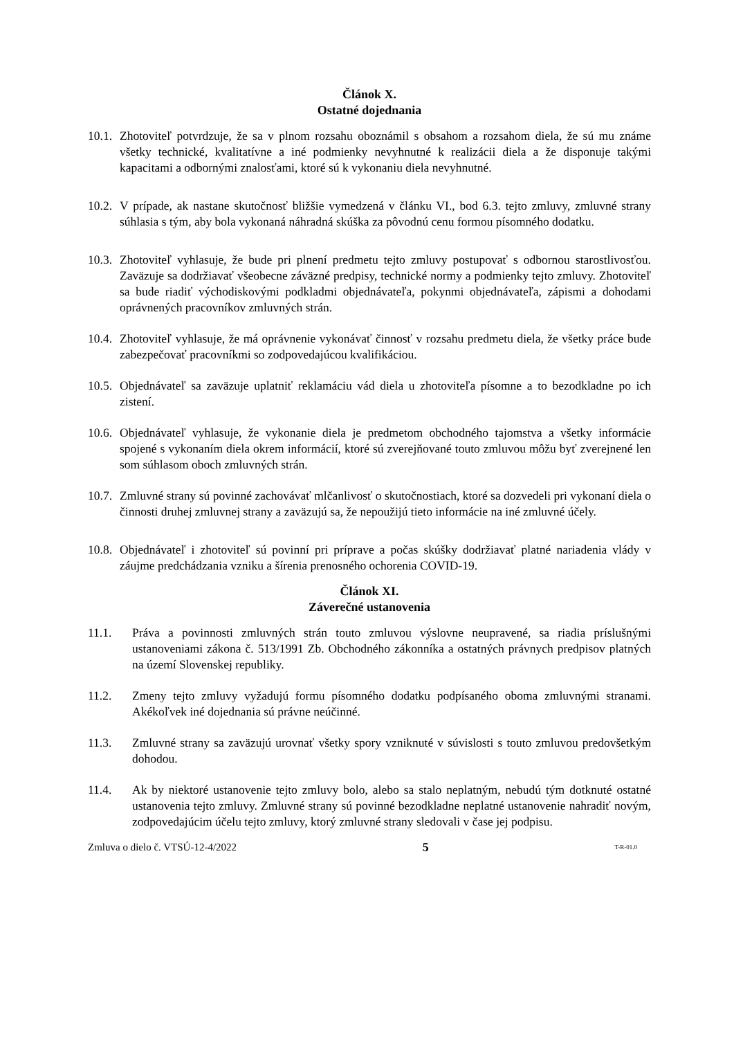Článok X.
Ostatné dojednania
10.1. Zhotoviteľ potvrdzuje, že sa v plnom rozsahu oboznámil s obsahom a rozsahom diela, že sú mu známe všetky technické, kvalitatívne a iné podmienky nevyhnutné k realizácii diela a že disponuje takými kapacitami a odbornými znalosťami, ktoré sú k vykonaniu diela nevyhnutné.
10.2. V prípade, ak nastane skutočnosť bližšie vymedzená v článku VI., bod 6.3. tejto zmluvy, zmluvné strany súhlasia s tým, aby bola vykonaná náhradná skúška za pôvodnú cenu formou písomného dodatku.
10.3. Zhotoviteľ vyhlasuje, že bude pri plnení predmetu tejto zmluvy postupovať s odbornou starostlivosťou. Zaväzuje sa dodržiavať všeobecne záväzné predpisy, technické normy a podmienky tejto zmluvy. Zhotoviteľ sa bude riadiť východiskovými podkladmi objednávateľa, pokynmi objednávateľa, zápismi a dohodami oprávnených pracovníkov zmluvných strán.
10.4. Zhotoviteľ vyhlasuje, že má oprávnenie vykonávať činnosť v rozsahu predmetu diela, že všetky práce bude zabezpečovať pracovníkmi so zodpovedajúcou kvalifikáciou.
10.5. Objednávateľ sa zaväzuje uplatniť reklamáciu vád diela u zhotoviteľa písomne a to bezodkladne po ich zistení.
10.6. Objednávateľ vyhlasuje, že vykonanie diela je predmetom obchodného tajomstva a všetky informácie spojené s vykonaním diela okrem informácií, ktoré sú zverejňované touto zmluvou môžu byť zverejnené len som súhlasom oboch zmluvných strán.
10.7. Zmluvné strany sú povinné zachovávať mlčanlivosť o skutočnostiach, ktoré sa dozvedeli pri vykonaní diela o činnosti druhej zmluvnej strany a zaväzujú sa, že nepoužijú tieto informácie na iné zmluvné účely.
10.8. Objednávateľ i zhotoviteľ sú povinní pri príprave a počas skúšky dodržiavať platné nariadenia vlády v záujme predchádzania vzniku a šírenia prenosného ochorenia COVID-19.
Článok XI.
Záverečné ustanovenia
11.1. Práva a povinnosti zmluvných strán touto zmluvou výslovne neupravené, sa riadia príslušnými ustanoveniami zákona č. 513/1991 Zb. Obchodného zákonníka a ostatných právnych predpisov platných na území Slovenskej republiky.
11.2. Zmeny tejto zmluvy vyžadujú formu písomného dodatku podpísaného oboma zmluvnými stranami. Akékoľvek iné dojednania sú právne neúčinné.
11.3. Zmluvné strany sa zaväzujú urovnať všetky spory vzniknuté v súvislosti s touto zmluvou predovšetkým dohodou.
11.4. Ak by niektoré ustanovenie tejto zmluvy bolo, alebo sa stalo neplatným, nebudú tým dotknuté ostatné ustanovenia tejto zmluvy. Zmluvné strany sú povinné bezodkladne neplatné ustanovenie nahradiť novým, zodpovedajúcim účelu tejto zmluvy, ktorý zmluvné strany sledovali v čase jej podpisu.
Zmluva o dielo č. VTSÚ-12-4/2022 5 T-R-01.0